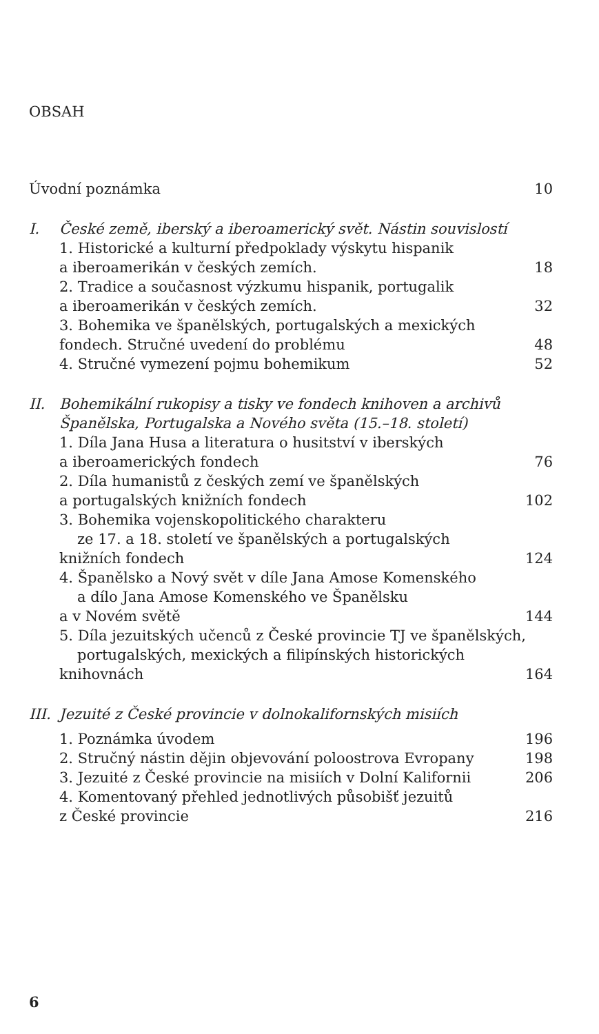OBSAH
Úvodní poznámka 10
I. České země, iberský a iberoamerický svět. Nástin souvislostí
1. Historické a kulturní předpoklady výskytu hispanik
a iberoamerikán v českých zemích. 18
2. Tradice a současnost výzkumu hispanik, portugalik
a iberoamerikán v českých zemích. 32
3. Bohemika ve španělských, portugalských a mexických
fondech. Stručné uvedení do problému 48
4. Stručné vymezení pojmu bohemikum 52
II. Bohemikální rukopisy a tisky ve fondech knihoven a archivů
Španělska, Portugalska a Nového světa (15.–18. století)
1. Díla Jana Husa a literatura o husitství v iberských
a iberoamerických fondech 76
2. Díla humanistů z českých zemí ve španělských
a portugalských knižních fondech 102
3. Bohemika vojenskopolitického charakteru
ze 17. a 18. století ve španělských a portugalských
knižních fondech 124
4. Španělsko a Nový svět v díle Jana Amose Komenského
a dílo Jana Amose Komenského ve Španělsku
a v Novém světě 144
5. Díla jezuitských učenců z České provincie TJ ve španělských,
portugalských, mexických a filipínských historických
knihovnách 164
III. Jezuité z České provincie v dolnokalifornských misiích
1. Poznámka úvodem 196
2. Stručný nástin dějin objevování poloostrova Evropany 198
3. Jezuité z České provincie na misiích v Dolní Kalifornii 206
4. Komentovaný přehled jednotlivých působišť jezuitů
z České provincie 216
6